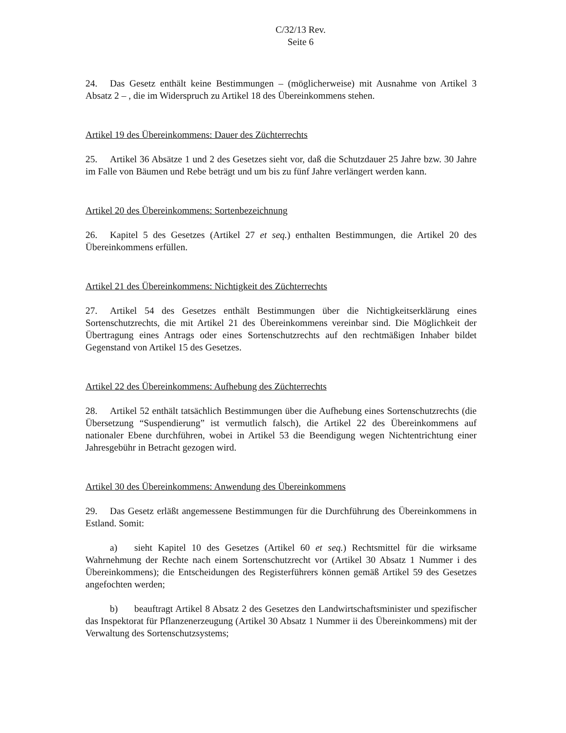C/32/13 Rev.
Seite 6
24. Das Gesetz enthält keine Bestimmungen – (möglicherweise) mit Ausnahme von Artikel 3 Absatz 2 – , die im Widerspruch zu Artikel 18 des Übereinkommens stehen.
Artikel 19 des Übereinkommens: Dauer des Züchterrechts
25. Artikel 36 Absätze 1 und 2 des Gesetzes sieht vor, daß die Schutzdauer 25 Jahre bzw. 30 Jahre im Falle von Bäumen und Rebe beträgt und um bis zu fünf Jahre verlängert werden kann.
Artikel 20 des Übereinkommens: Sortenbezeichnung
26. Kapitel 5 des Gesetzes (Artikel 27 et seq.) enthalten Bestimmungen, die Artikel 20 des Übereinkommens erfüllen.
Artikel 21 des Übereinkommens: Nichtigkeit des Züchterrechts
27. Artikel 54 des Gesetzes enthält Bestimmungen über die Nichtigkeitserklärung eines Sortenschutzrechts, die mit Artikel 21 des Übereinkommens vereinbar sind. Die Möglichkeit der Übertragung eines Antrags oder eines Sortenschutzrechts auf den rechtmäßigen Inhaber bildet Gegenstand von Artikel 15 des Gesetzes.
Artikel 22 des Übereinkommens: Aufhebung des Züchterrechts
28. Artikel 52 enthält tatsächlich Bestimmungen über die Aufhebung eines Sortenschutzrechts (die Übersetzung “Suspendierung” ist vermutlich falsch), die Artikel 22 des Übereinkommens auf nationaler Ebene durchführen, wobei in Artikel 53 die Beendigung wegen Nichtentrichtung einer Jahresgebühr in Betracht gezogen wird.
Artikel 30 des Übereinkommens: Anwendung des Übereinkommens
29. Das Gesetz erläßt angemessene Bestimmungen für die Durchführung des Übereinkommens in Estland. Somit:
a) sieht Kapitel 10 des Gesetzes (Artikel 60 et seq.) Rechtsmittel für die wirksame Wahrnehmung der Rechte nach einem Sortenschutzrecht vor (Artikel 30 Absatz 1 Nummer i des Übereinkommens); die Entscheidungen des Registerführers können gemäß Artikel 59 des Gesetzes angefochten werden;
b) beauftragt Artikel 8 Absatz 2 des Gesetzes den Landwirtschaftsminister und spezifischer das Inspektorat für Pflanzenerzeugung (Artikel 30 Absatz 1 Nummer ii des Übereinkommens) mit der Verwaltung des Sortenschutzsystems;